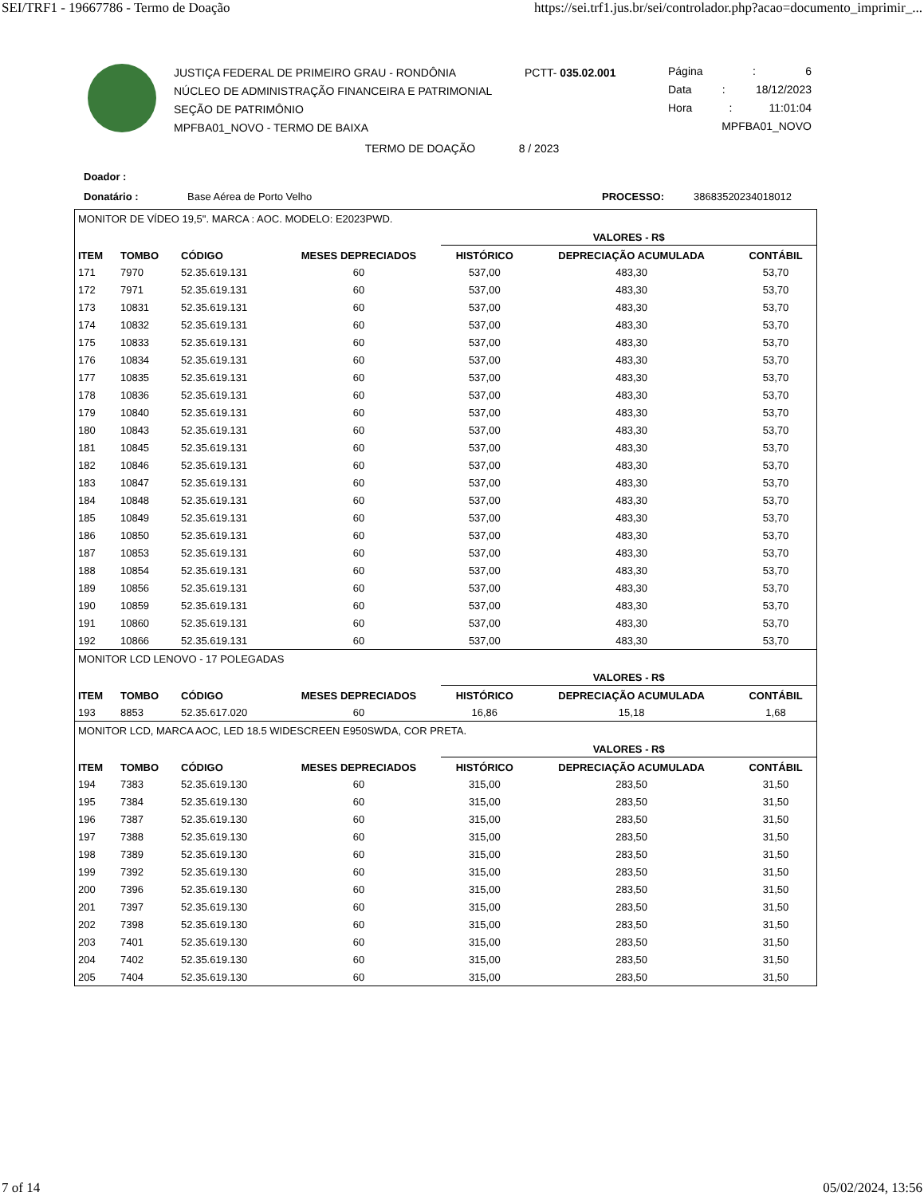SEI/TRF1 - 19667786 - Termo de Doação https://sei.trf1.jus.br/sei/controlador.php?acao=documento_imprimir_...
JUSTIÇA FEDERAL DE PRIMEIRO GRAU - RONDÔNIA
NÚCLEO DE ADMINISTRAÇÃO FINANCEIRA E PATRIMONIAL
SEÇÃO DE PATRIMÔNIO
MPFBA01_NOVO - TERMO DE BAIXA
PCTT- 035.02.001 Página: 6
Data: 18/12/2023
Hora: 11:01:04
MPFBA01_NOVO
TERMO DE DOAÇÃO 8 / 2023
Doador :
Donatário : Base Aérea de Porto Velho PROCESSO: 38683520234018012
| MONITOR DE VÍDEO 19,5". MARCA : AOC. MODELO: E2023PWD. | | | | | | |
| | | | | VALORES - R$ | | |
| ITEM | TOMBO | CÓDIGO | MESES DEPRECIADOS | HISTÓRICO | DEPRECIAÇÃO ACUMULADA | CONTÁBIL |
| 171 | 7970 | 52.35.619.131 | 60 | 537,00 | 483,30 | 53,70 |
| 172 | 7971 | 52.35.619.131 | 60 | 537,00 | 483,30 | 53,70 |
| 173 | 10831 | 52.35.619.131 | 60 | 537,00 | 483,30 | 53,70 |
| 174 | 10832 | 52.35.619.131 | 60 | 537,00 | 483,30 | 53,70 |
| 175 | 10833 | 52.35.619.131 | 60 | 537,00 | 483,30 | 53,70 |
| 176 | 10834 | 52.35.619.131 | 60 | 537,00 | 483,30 | 53,70 |
| 177 | 10835 | 52.35.619.131 | 60 | 537,00 | 483,30 | 53,70 |
| 178 | 10836 | 52.35.619.131 | 60 | 537,00 | 483,30 | 53,70 |
| 179 | 10840 | 52.35.619.131 | 60 | 537,00 | 483,30 | 53,70 |
| 180 | 10843 | 52.35.619.131 | 60 | 537,00 | 483,30 | 53,70 |
| 181 | 10845 | 52.35.619.131 | 60 | 537,00 | 483,30 | 53,70 |
| 182 | 10846 | 52.35.619.131 | 60 | 537,00 | 483,30 | 53,70 |
| 183 | 10847 | 52.35.619.131 | 60 | 537,00 | 483,30 | 53,70 |
| 184 | 10848 | 52.35.619.131 | 60 | 537,00 | 483,30 | 53,70 |
| 185 | 10849 | 52.35.619.131 | 60 | 537,00 | 483,30 | 53,70 |
| 186 | 10850 | 52.35.619.131 | 60 | 537,00 | 483,30 | 53,70 |
| 187 | 10853 | 52.35.619.131 | 60 | 537,00 | 483,30 | 53,70 |
| 188 | 10854 | 52.35.619.131 | 60 | 537,00 | 483,30 | 53,70 |
| 189 | 10856 | 52.35.619.131 | 60 | 537,00 | 483,30 | 53,70 |
| 190 | 10859 | 52.35.619.131 | 60 | 537,00 | 483,30 | 53,70 |
| 191 | 10860 | 52.35.619.131 | 60 | 537,00 | 483,30 | 53,70 |
| 192 | 10866 | 52.35.619.131 | 60 | 537,00 | 483,30 | 53,70 |
| MONITOR LCD LENOVO - 17 POLEGADAS | | | | | | |
| | | | | VALORES - R$ | | |
| ITEM | TOMBO | CÓDIGO | MESES DEPRECIADOS | HISTÓRICO | DEPRECIAÇÃO ACUMULADA | CONTÁBIL |
| 193 | 8853 | 52.35.617.020 | 60 | 16,86 | 15,18 | 1,68 |
| MONITOR LCD, MARCA AOC, LED 18.5 WIDESCREEN E950SWDA, COR PRETA. | | | | | | |
| | | | | VALORES - R$ | | |
| ITEM | TOMBO | CÓDIGO | MESES DEPRECIADOS | HISTÓRICO | DEPRECIAÇÃO ACUMULADA | CONTÁBIL |
| 194 | 7383 | 52.35.619.130 | 60 | 315,00 | 283,50 | 31,50 |
| 195 | 7384 | 52.35.619.130 | 60 | 315,00 | 283,50 | 31,50 |
| 196 | 7387 | 52.35.619.130 | 60 | 315,00 | 283,50 | 31,50 |
| 197 | 7388 | 52.35.619.130 | 60 | 315,00 | 283,50 | 31,50 |
| 198 | 7389 | 52.35.619.130 | 60 | 315,00 | 283,50 | 31,50 |
| 199 | 7392 | 52.35.619.130 | 60 | 315,00 | 283,50 | 31,50 |
| 200 | 7396 | 52.35.619.130 | 60 | 315,00 | 283,50 | 31,50 |
| 201 | 7397 | 52.35.619.130 | 60 | 315,00 | 283,50 | 31,50 |
| 202 | 7398 | 52.35.619.130 | 60 | 315,00 | 283,50 | 31,50 |
| 203 | 7401 | 52.35.619.130 | 60 | 315,00 | 283,50 | 31,50 |
| 204 | 7402 | 52.35.619.130 | 60 | 315,00 | 283,50 | 31,50 |
| 205 | 7404 | 52.35.619.130 | 60 | 315,00 | 283,50 | 31,50 |
7 of 14 05/02/2024, 13:56